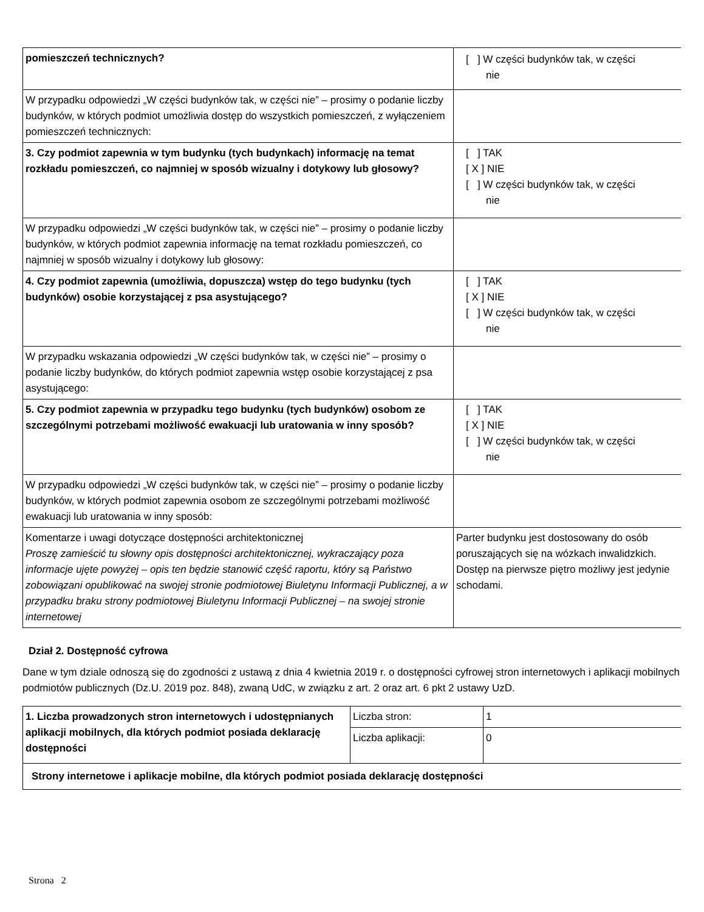| pomieszczeń technicznych? | [ ] W części budynków tak, w części nie |
| W przypadku odpowiedzi „W części budynków tak, w części nie” – prosimy o podanie liczby budynków, w których podmiot umożliwia dostęp do wszystkich pomieszczeń, z wyłączeniem pomieszczeń technicznych: | |
| 3. Czy podmiot zapewnia w tym budynku (tych budynkach) informację na temat rozkładu pomieszczeń, co najmniej w sposób wizualny i dotykowy lub głosowy? | [ ] TAK [ X ] NIE [ ] W części budynków tak, w części nie |
| W przypadku odpowiedzi „W części budynków tak, w części nie” – prosimy o podanie liczby budynków, w których podmiot zapewnia informację na temat rozkładu pomieszczeń, co najmniej w sposób wizualny i dotykowy lub głosowy: | |
| 4. Czy podmiot zapewnia (umożliwia, dopuszcza) wstęp do tego budynku (tych budynków) osobie korzystającej z psa asystującego? | [ ] TAK [ X ] NIE [ ] W części budynków tak, w części nie |
| W przypadku wskazania odpowiedzi „W części budynków tak, w części nie” – prosimy o podanie liczby budynków, do których podmiot zapewnia wstęp osobie korzystającej z psa asystującego: | |
| 5. Czy podmiot zapewnia w przypadku tego budynku (tych budynków) osobom ze szczególnymi potrzebami możliwość ewakuacji lub uratowania w inny sposób? | [ ] TAK [ X ] NIE [ ] W części budynków tak, w części nie |
| W przypadku odpowiedzi „W części budynków tak, w części nie” – prosimy o podanie liczby budynków, w których podmiot zapewnia osobom ze szczególnymi potrzebami możliwość ewakuacji lub uratowania w inny sposób: | |
| Komentarze i uwagi dotyczące dostępności architektonicznej Proszę zamieścić tu słowny opis dostępności architektonicznej, wykraczający poza informacje ujęte powyżej – opis ten będzie stanowić część raportu, który są Państwo zobowiązani opublikować na swojej stronie podmiotowej Biuletynu Informacji Publicznej, a w przypadku braku strony podmiotowej Biuletynu Informacji Publicznej – na swojej stronie internetowej | Parter budynku jest dostosowany do osób poruszających się na wózkach inwalidzkich. Dostęp na pierwsze piętro możliwy jest jedynie schodami. |
Dział 2. Dostępność cyfrowa
Dane w tym dziale odnoszą się do zgodności z ustawą z dnia 4 kwietnia 2019 r. o dostępności cyfrowej stron internetowych i aplikacji mobilnych podmiotów publicznych (Dz.U. 2019 poz. 848), zwaną UdC, w związku z art. 2 oraz art. 6 pkt 2 ustawy UzD.
| 1. Liczba prowadzonych stron internetowych i udostępnianych aplikacji mobilnych, dla których podmiot posiada deklarację dostępności | Liczba stron: | 1 |
| | Liczba aplikacji: | 0 |
| Strony internetowe i aplikacje mobilne, dla których podmiot posiada deklarację dostępności | | |
Strona 2